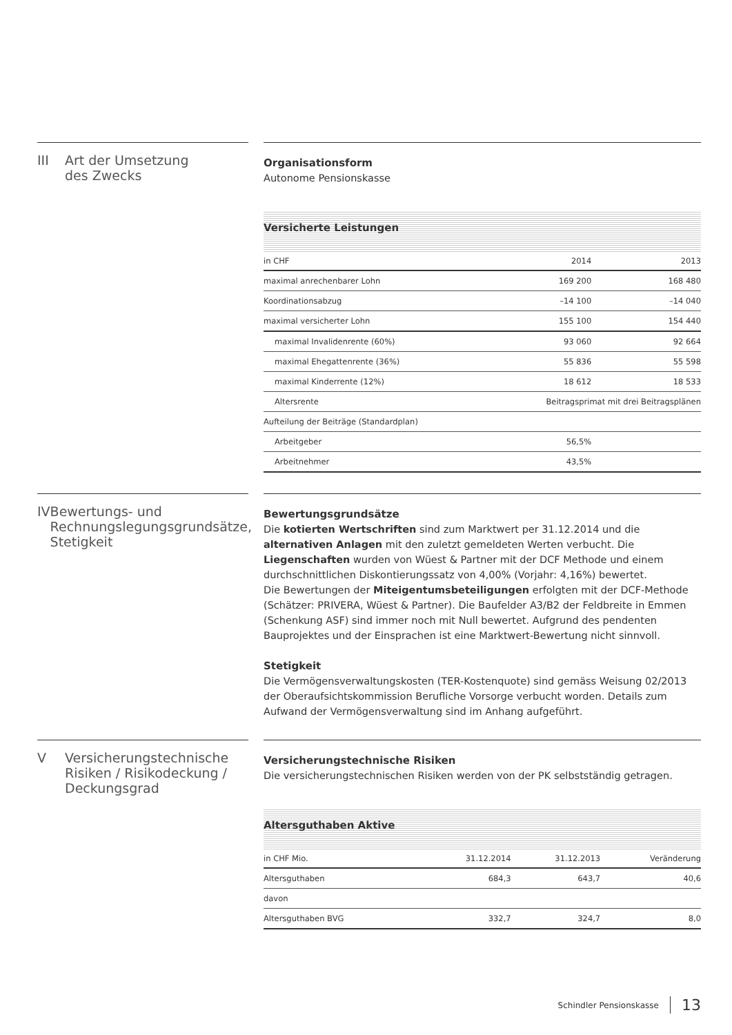III Art der Umsetzung
des Zwecks
Organisationsform
Autonome Pensionskasse
Versicherte Leistungen
| in CHF | 2014 | 2013 |
| --- | --- | --- |
| maximal anrechenbarer Lohn | 169 200 | 168 480 |
| Koordinationsabzug | –14 100 | –14 040 |
| maximal versicherter Lohn | 155 100 | 154 440 |
| maximal Invalidenrente (60%) | 93 060 | 92 664 |
| maximal Ehegattenrente (36%) | 55 836 | 55 598 |
| maximal Kinderrente (12%) | 18 612 | 18 533 |
| Altersrente | Beitragsprimat mit drei Beitragsplänen | |
| Aufteilung der Beiträge (Standardplan) | | |
| Arbeitgeber | 56,5% | |
| Arbeitnehmer | 43,5% | |
IV Bewertungs- und
Rechnungslegungsgrundsätze,
Stetigkeit
Bewertungsgrundsätze
Die kotierten Wertschriften sind zum Marktwert per 31.12.2014 und die alternativen Anlagen mit den zuletzt gemeldeten Werten verbucht. Die Liegenschaften wurden von Wüest & Partner mit der DCF Methode und einem durchschnittlichen Diskontierungssatz von 4,00% (Vorjahr: 4,16%) bewertet.
Die Bewertungen der Miteigentumsbeteiligungen erfolgten mit der DCF-Methode (Schätzer: PRIVERA, Wüest & Partner). Die Baufelder A3/B2 der Feldbreite in Emmen (Schenkung ASF) sind immer noch mit Null bewertet. Aufgrund des pendenten Bauprojektes und der Einsprachen ist eine Marktwert-Bewertung nicht sinnvoll.
Stetigkeit
Die Vermögensverwaltungskosten (TER-Kostenquote) sind gemäss Weisung 02/2013 der Oberaufsichtskommission Berufliche Vorsorge verbucht worden. Details zum Aufwand der Vermögensverwaltung sind im Anhang aufgeführt.
V Versicherungstechnische
Risiken / Risikodeckung /
Deckungsgrad
Versicherungstechnische Risiken
Die versicherungstechnischen Risiken werden von der PK selbstständig getragen.
Altersguthaben Aktive
| in CHF Mio. | 31.12.2014 | 31.12.2013 | Veränderung |
| --- | --- | --- | --- |
| Altersguthaben | 684,3 | 643,7 | 40,6 |
| davon | | | |
| Altersguthaben BVG | 332,7 | 324,7 | 8,0 |
Schindler Pensionskasse 13